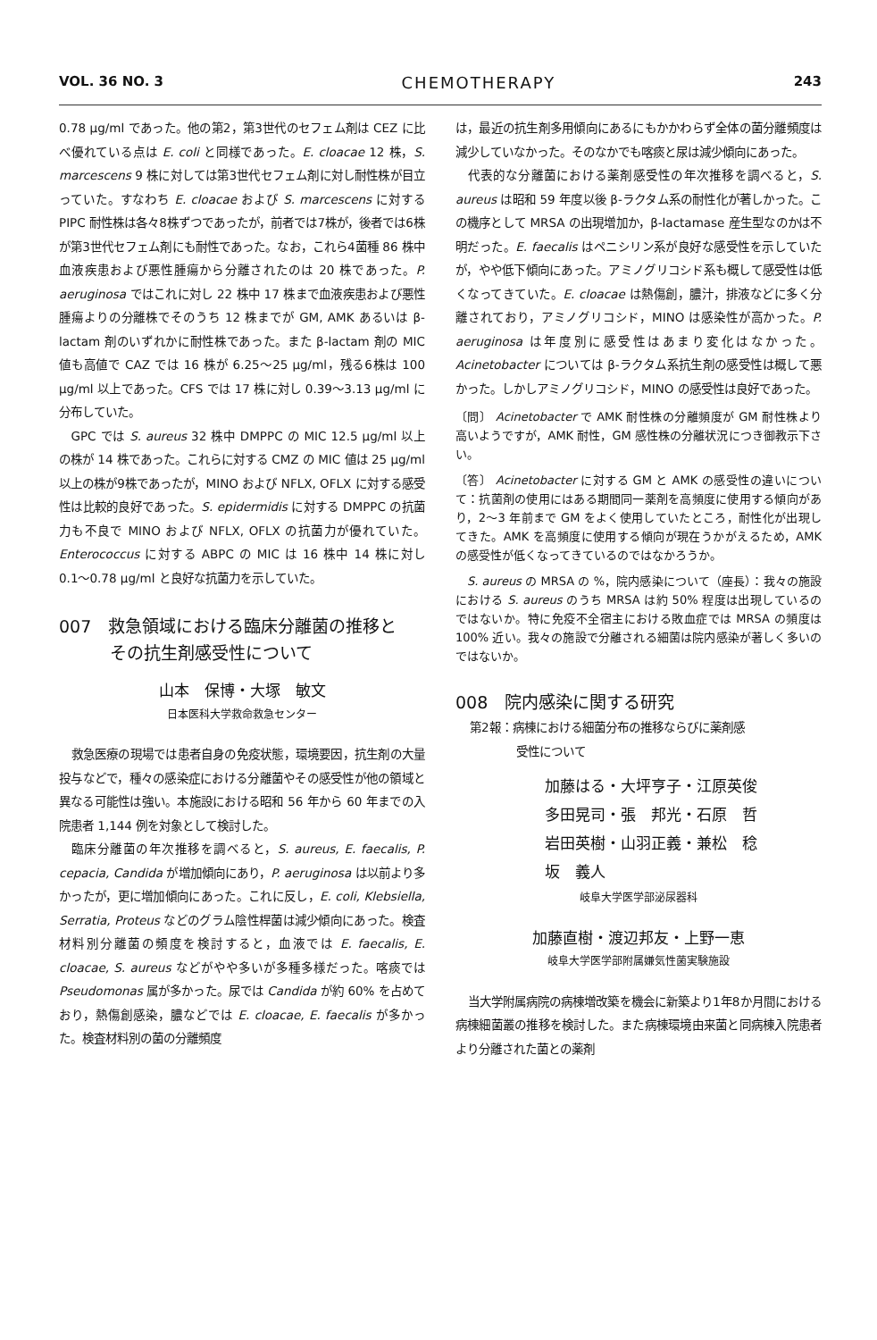VOL. 36 NO. 3 CHEMOTHERAPY 243
0.78 μg/ml であった。他の第2，第3世代のセフェム剤は CEZ に比べ優れている点は E. coli と同様であった。E. cloacae 12 株，S. marcescens 9 株に対しては第3世代セフェム剤に対し耐性株が目立っていた。すなわち E. cloacae および S. marcescens に対する PIPC 耐性株は各々8株ずつであったが，前者では7株が，後者では6株が第3世代セフェム剤にも耐性であった。なお，これら4菌種 86 株中血液疾患および悪性腫瘍から分離されたのは 20 株であった。P. aeruginosa ではこれに対し 22 株中 17 株まで血液疾患および悪性腫瘍よりの分離株でそのうち 12 株までが GM, AMK あるいは β-lactam 剤のいずれかに耐性株であった。また β-lactam 剤の MIC 値も高値で CAZ では 16 株が 6.25〜25 μg/ml，残る6株は 100 μg/ml 以上であった。CFS では 17 株に対し 0.39〜3.13 μg/ml に分布していた。
GPC では S. aureus 32 株中 DMPPC の MIC 12.5 μg/ml 以上の株が 14 株であった。これらに対する CMZ の MIC 値は 25 μg/ml 以上の株が9株であったが，MINO および NFLX, OFLX に対する感受性は比較的良好であった。S. epidermidis に対する DMPPC の抗菌力も不良で MINO および NFLX, OFLX の抗菌力が優れていた。Enterococcus に対する ABPC の MIC は 16 株中 14 株に対し 0.1〜0.78 μg/ml と良好な抗菌力を示していた。
007　救急領域における臨床分離菌の推移と
　　　その抗生剤感受性について
山本　保博・大塚　敏文
日本医科大学救命救急センター
救急医療の現場では患者自身の免疫状態，環境要因，抗生剤の大量投与などで，種々の感染症における分離菌やその感受性が他の領域と異なる可能性は強い。本施設における昭和 56 年から 60 年までの入院患者 1,144 例を対象として検討した。
臨床分離菌の年次推移を調べると，S. aureus, E. faecalis, P. cepacia, Candida が増加傾向にあり，P. aeruginosa は以前より多かったが，更に増加傾向にあった。これに反し，E. coli, Klebsiella, Serratia, Proteus などのグラム陰性桿菌は減少傾向にあった。検査材料別分離菌の頻度を検討すると，血液では E. faecalis, E. cloacae, S. aureus などがやや多いが多種多様だった。喀痰では Pseudomonas 属が多かった。尿では Candida が約 60% を占めており，熱傷創感染，膿などでは E. cloacae, E. faecalis が多かった。検査材料別の菌の分離頻度
は，最近の抗生剤多用傾向にあるにもかかわらず全体の菌分離頻度は減少していなかった。そのなかでも喀痰と尿は減少傾向にあった。
代表的な分離菌における薬剤感受性の年次推移を調べると，S. aureus は昭和 59 年度以後 β-ラクタム系の耐性化が著しかった。この機序として MRSA の出現増加か，β-lactamase 産生型なのかは不明だった。E. faecalis はペニシリン系が良好な感受性を示していたが，やや低下傾向にあった。アミノグリコシド系も概して感受性は低くなってきていた。E. cloacae は熱傷創，膿汁，排液などに多く分離されており，アミノグリコシド，MINO は感染性が高かった。P. aeruginosa は年度別に感受性はあまり変化はなかった。Acinetobacter については β-ラクタム系抗生剤の感受性は概して悪かった。しかしアミノグリコシド，MINO の感受性は良好であった。
〔問〕 Acinetobacter で AMK 耐性株の分離頻度が GM 耐性株より高いようですが，AMK 耐性，GM 感性株の分離状況につき御教示下さい。
〔答〕 Acinetobacter に対する GM と AMK の感受性の違いについて：抗菌剤の使用にはある期間同一薬剤を高頻度に使用する傾向があり，2〜3 年前まで GM をよく使用していたところ，耐性化が出現してきた。AMK を高頻度に使用する傾向が現在うかがえるため，AMK の感受性が低くなってきているのではなかろうか。
S. aureus の MRSA の %，院内感染について（座長）：我々の施設における S. aureus のうち MRSA は約 50% 程度は出現しているのではないか。特に免疫不全宿主における敗血症では MRSA の頻度は 100% 近い。我々の施設で分離される細菌は院内感染が著しく多いのではないか。
008　院内感染に関する研究
第2報：病棟における細菌分布の推移ならびに薬剤感
　　　　受性について
加藤はる・大坪亨子・江原英俊
多田晃司・張　邦光・石原　哲
岩田英樹・山羽正義・兼松　稔
坂　義人
岐阜大学医学部泌尿器科
加藤直樹・渡辺邦友・上野一恵
岐阜大学医学部附属嫌気性菌実験施設
当大学附属病院の病棟増改築を機会に新築より1年8か月間における病棟細菌叢の推移を検討した。また病棟環境由来菌と同病棟入院患者より分離された菌との薬剤